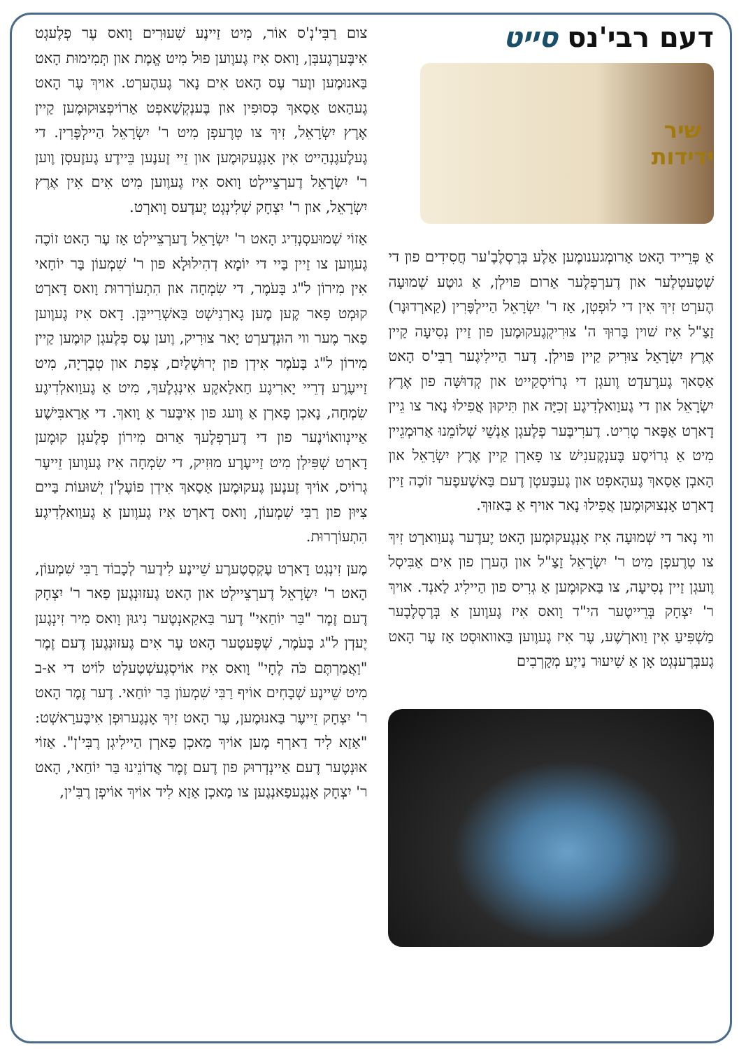דעם רבי'נס סייט
שיר
ידידות
אַ פְּרֵייד הָאט אַרומְגענומֶען אַלֶע בְּרֶסְלֶבֶ'ער חֲסִידִים פון די שְׁטֶעטְלֶער און דֶערְפְלֶער אַרום פּוילְן, אַ גוּטֶע שְׁמוּעָה הֶערְט זִיךְ אִין די לוּפְטְן, אַז ר' יִשְׂרָאֵל הַיילְפֶּרִין (קַארְדוּנֶר) זַצַ"ל אִיז שׁוין בָּרוּךְ ה' צוּרִיקְגֶעקוּמֶען פון זַיין נְסִיעָה קַיין אֶרֶץ יִשְׂרָאֵל צוּרִיק קַיין פּוילְן. דֶער הַיילִיגֶער רַבִּי'ס הָאט אַסַאךְ גֶערֶעדְט וֶועגְן די גְרוֹיסְקַייט און קְדוּשָּׁה פון אֶרֶץ יִשְׂרָאֵל און די גֶעוַואלְדִיגֶע זְכִיָּה און תִּיקוּן אֲפִילוּ נָאר צו גֵיין דָארְט אַפָּאר טְרִיט. דֶערִיבֶּער פְלֶעגְן אַנְשֵׁי שְׁלוֹמֵנוּ אַרוּמְגֵיין מִיט אַ גְרוֹיסֶע בֶּענְקֶענִישׁ צו פָארְן קַיין אֶרֶץ יִשְׂרָאֵל און הָאבְן אַסַאךְ גֶעהָאפְט און גֶעבֶּעטְן דֶעם בַּאשֶׁעפֶער זוֹכֶה זַיין דָארְט אָנְצוּקוּמֶען אֲפִילוּ נָאר אויף אַ בַּאזוּךְ.
ווי נָאר די שְׁמוּעָה אִיז אָנְגֶעקוּמֶען הָאט יֶעדֶער גֶעוַוארְט זִיךְ צו טְרֶעפְן מִיט ר' יִשְׂרָאֵל זַצַ"ל און הֶערְן פון אִים אַבִּיסְל וֶועגְן זַיין נְסִיעָה, צו בַּאקוּמֶען אַ גְרִיס פון הַיילִיג לַאנְד. אויךְ ר' יִצְחָק בְּרֵייטֶער הי"ד וָואס אִיז גֶעוֶוען אַ בְּרֶסְלֶבֶער מַשְׁפִּיעַ אִין וַוארְשֶׁע, עֶר אִיז גֶעוֶוען בַּאוואוּסְט אַז עֶר הָאט גֶעבְּרֶענְגְט אָן אַ שִׁיעוּר נַייֶע מְקָרְבִים
צום רַבִּי'נְ'ס אוֹר, מִיט זַיינֶע שִׁעוּרִים וָואס עֶר פְלֶעגְט אִיבֶּערְגֶעבְּן, וָואס אִיז גֶעוֶוען פוּל מִיט אֱמֶת און תְּמִימוּת הָאט בַּאנוּמֶען ווֶער עֶס הָאט אִים נָאר גֶעהֶערְט. אויךְ עֶר הָאט גֶעהַאט אַסַאךְ כְּסוּפִין און בֶּענְקְשַׁאפְט אַרוֹיפְצוּקוּמֶען קַיין אֶרֶץ יִשְׂרָאֵל, זִיךְ צו טְרֶעפְן מִיט ר' יִשְׂרָאֵל הַיילְפֶּרִין. די גֶעלֶעגֶנְהַייט אִין אָנְגֶעקוּמֶען און זֵיי זֶענֶען בֵּיידֶע גֶעזֶעסְן וֶוען ר' יִשְׂרָאֵל דֶערְצֵיילְט וָואס אִיז גֶעוֶוען מִיט אִים אִין אֶרֶץ יִשְׂרָאֵל, און ר' יִצְחָק שְׁלִינְגְט יֶעדֶעס וָוארְט.
אַזוֹי שְׁמוּעסְנְדִיג הָאט ר' יִשְׂרָאֵל דֶערְצֵיילְט אַז עֶר הָאט זוֹכֶה גֶעוֶוען צו זַיין בַּיי די יוֹמָא דְהִילוּלָא פון ר' שִׁמְעוֹן בַּר יוֹחַאי אִין מִירוֹן ל"ג בָּעֹמֶר, די שִׂמְחָה און הִתְעוֹרְרוּת וָואס דָארְט קוּמְט פָאר קֶען מֶען גָארְנִישְׁט בַּאשְׁרַייבְּן. דָאס אִיז גֶעוֶוען פַאר מֶער ווי הוּנְדֶערְט יָאר צוּרִיק, וֶוען עֶס פְלֶעגְן קוּמֶען קַיין מִירוֹן ל"ג בָּעֹמֶר אִידְן פון יְרוּשָׁלַיִם, צְפַת און טְבֶרְיָה, מִיט זַייעֶרֶע דְרֵיי יָארִיגֶע חַאלַאקֶע אִינְגְלֶעךְ, מִיט אַ גֶעוַואלְדִיגֶע שִׂמְחָה, נָאכְן פָארְן אַ וֶועג פון אִיבֶּער אַ וָואךְ. די אַרַאבִּישֶׁע אַיינְוואוֹינֶער פון די דֶערְפְלֶעךְ אַרוּם מִירוֹן פְלֶעגְן קוּמֶען דָארְט שְׁפִּילְן מִיט זַייעֶרֶע מוּזִיק, די שִׂמְחָה אִיז גֶעוֶוען זֵייעֶר גְרוֹיס, אוֹיךְ זֶענֶען גֶעקוּמֶען אַסַאךְ אִידְן פוֹעֶלְ'ן יְשׁוּעוֹת בַּיים צִיּוּן פון רַבִּי שִׁמְעוֹן, וָואס דָארְט אִיז גֶעוֶוען אַ גֶעוַואלְדִיגֶע הִתְעוֹרְרוּת.
מֶען זִינְגְט דָארְט עֶקְסְטֶערֶע שֵׁיינֶע לִידֶער לְכָבוֹד רַבִּי שִׁמְעוֹן, הָאט ר' יִשְׂרָאֵל דֶערְצֵיילְט און הָאט גֶעזוּנְגֶען פַאר ר' יִצְחָק דֶעם זֶמֶר "בַּר יוֹחַאי" דֶער בַּאקַאנְטֶער נִיגוּן וָואס מִיר זִינְגֶען יֶעדְן ל"ג בָּעֹמֶר, שְׁפֶּעטֶער הָאט עֶר אִים גֶעזוּנְגֶען דֶעם זֶמֶר "וַאֲמַרְתֶּם כֹּה לֶחָי" וָואס אִיז אוֹיסְגֶעשְׁטֶעלְט לוֹיט די א-ב מִיט שֵׁיינֶע שְׁבָחִים אוֹיף רַבִּי שִׁמְעוֹן בַּר יוֹחַאי. דֶער זֶמֶר הָאט ר' יִצְחָק זֵייעֶר בַּאנוּמֶען, עֶר הָאט זִיךְ אָנְגֶערוּפְן אִיבֶּערַאשְׁט: "אַזַא לִיד דַארְף מֶען אוֹיךְ מַאכְן פַארְן הַיילִיגְן רֶבִּי'ן". אַזוֹי אוּנְטֶער דֶעם אַיינְדְרוּק פון דֶעם זֶמֶר אֲדוֹנֵינוּ בַּר יוֹחַאי, הָאט ר' יִצְחָק אָנְגֶעפַאנְגֶען צו מַאכְן אַזַא לִיד אוֹיךְ אוֹיפְן רֶבִּ'ין,